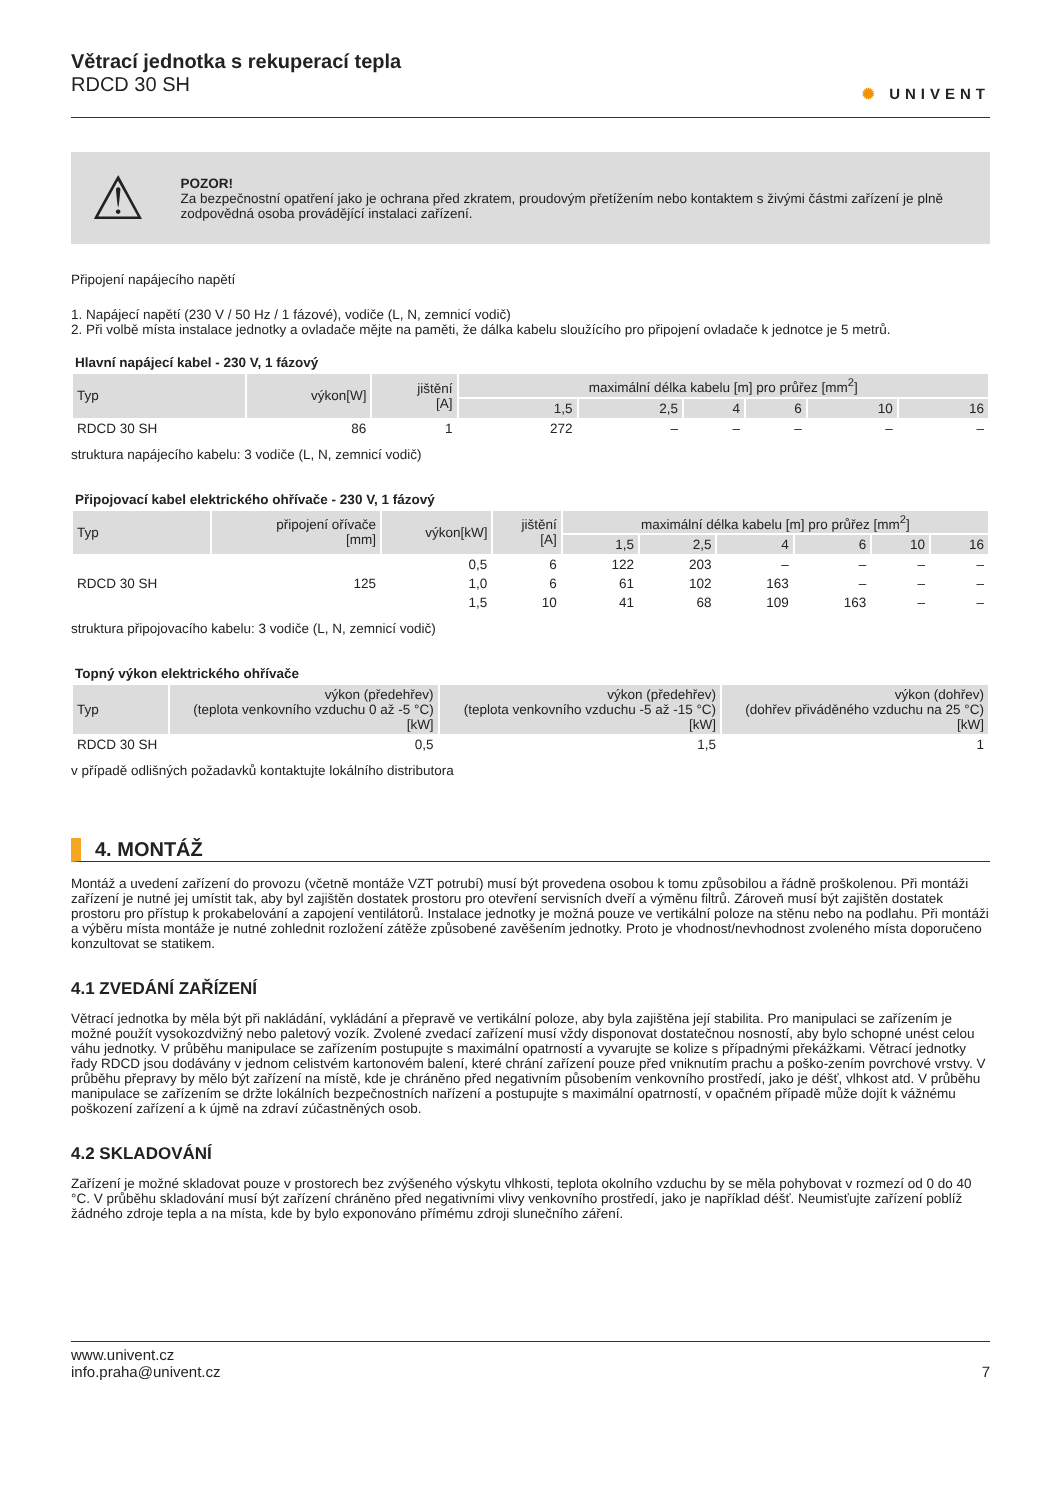Větrací jednotka s rekuperací tepla
RDCD 30 SH
✺ UNIVENT
⚠
POZOR!
Za bezpečnostní opatření jako je ochrana před zkratem, proudovým přetížením nebo kontaktem s živými částmi zařízení je plně zodpovědná osoba provádějící instalaci zařízení.
Připojení napájecího napětí
1. Napájecí napětí (230 V / 50 Hz / 1 fázové), vodiče (L, N, zemnicí vodič)
2. Při volbě místa instalace jednotky a ovladače mějte na paměti, že dálka kabelu sloužícího pro připojení ovladače k jednotce je 5 metrů.
Hlavní napájecí kabel - 230 V, 1 fázový
| Typ | výkon[W] | jištění [A] | maximální délka kabelu [m] pro průřez [mm<sup>2</sup>] | | | | | |
| --- | --- | --- | --- | --- | --- | --- | --- | --- |
| | | | 1,5 | 2,5 | 4 | 6 | 10 | 16 |
| RDCD 30 SH | 86 | 1 | 272 | – | – | – | – | – |
struktura napájecího kabelu: 3 vodiče (L, N, zemnicí vodič)
Připojovací kabel elektrického ohřívače - 230 V, 1 fázový
| Typ | připojení ořívače [mm] | výkon[kW] | jištění [A] | maximální délka kabelu [m] pro průřez [mm<sup>2</sup>] | | | | | |
| --- | --- | --- | --- | --- | --- | --- | --- | --- | --- |
| | | | | 1,5 | 2,5 | 4 | 6 | 10 | 16 |
| RDCD 30 SH | 125 | 0,5 | 6 | 122 | 203 | – | – | – | – |
| | | 1,0 | 6 | 61 | 102 | 163 | – | – | – |
| | | 1,5 | 10 | 41 | 68 | 109 | 163 | – | – |
struktura připojovacího kabelu: 3 vodiče (L, N, zemnicí vodič)
Topný výkon elektrického ohřívače
| Typ | výkon (předehřev) (teplota venkovního vzduchu 0 až -5 °C) [kW] | výkon (předehřev) (teplota venkovního vzduchu -5 až -15 °C) [kW] | výkon (dohřev) (dohřev přiváděného vzduchu na 25 °C) [kW] |
| --- | --- | --- | --- |
| RDCD 30 SH | 0,5 | 1,5 | 1 |
v případě odlišných požadavků kontaktujte lokálního distributora
4. MONTÁŽ
Montáž a uvedení zařízení do provozu (včetně montáže VZT potrubí) musí být provedena osobou k tomu způsobilou a řádně proškolenou. Při montáži zařízení je nutné jej umístit tak, aby byl zajištěn dostatek prostoru pro otevření servisních dveří a výměnu filtrů. Zároveň musí být zajištěn dostatek prostoru pro přístup k prokabelování a zapojení ventilátorů. Instalace jednotky je možná pouze ve vertikální poloze na stěnu nebo na podlahu. Při montáži a výběru místa montáže je nutné zohlednit rozložení zátěže způsobené zavěšením jednotky. Proto je vhodnost/nevhodnost zvoleného místa doporučeno konzultovat se statikem.
4.1 ZVEDÁNÍ ZAŘÍZENÍ
Větrací jednotka by měla být při nakládání, vykládání a přepravě ve vertikální poloze, aby byla zajištěna její stabilita. Pro manipulaci se zařízením je možné použít vysokozdvižný nebo paletový vozík. Zvolené zvedací zařízení musí vždy disponovat dostatečnou nosností, aby bylo schopné unést celou váhu jednotky. V průběhu manipulace se zařízením postupujte s maximální opatrností a vyvarujte se kolize s případnými překážkami. Větrací jednotky řady RDCD jsou dodávány v jednom celistvém kartonovém balení, které chrání zařízení pouze před vniknutím prachu a poško-zením povrchové vrstvy. V průběhu přepravy by mělo být zařízení na místě, kde je chráněno před negativním působením venkovního prostředí, jako je déšť, vlhkost atd. V průběhu manipulace se zařízením se držte lokálních bezpečnostních nařízení a postupujte s maximální opatrností, v opačném případě může dojít k vážnému poškození zařízení a k újmě na zdraví zúčastněných osob.
4.2 SKLADOVÁNÍ
Zařízení je možné skladovat pouze v prostorech bez zvýšeného výskytu vlhkosti, teplota okolního vzduchu by se měla pohybovat v rozmezí od 0 do 40 °C. V průběhu skladování musí být zařízení chráněno před negativními vlivy venkovního prostředí, jako je například déšť. Neumisťujte zařízení poblíž žádného zdroje tepla a na místa, kde by bylo exponováno přímému zdroji slunečního záření.
www.univent.cz
info.praha@univent.cz
7